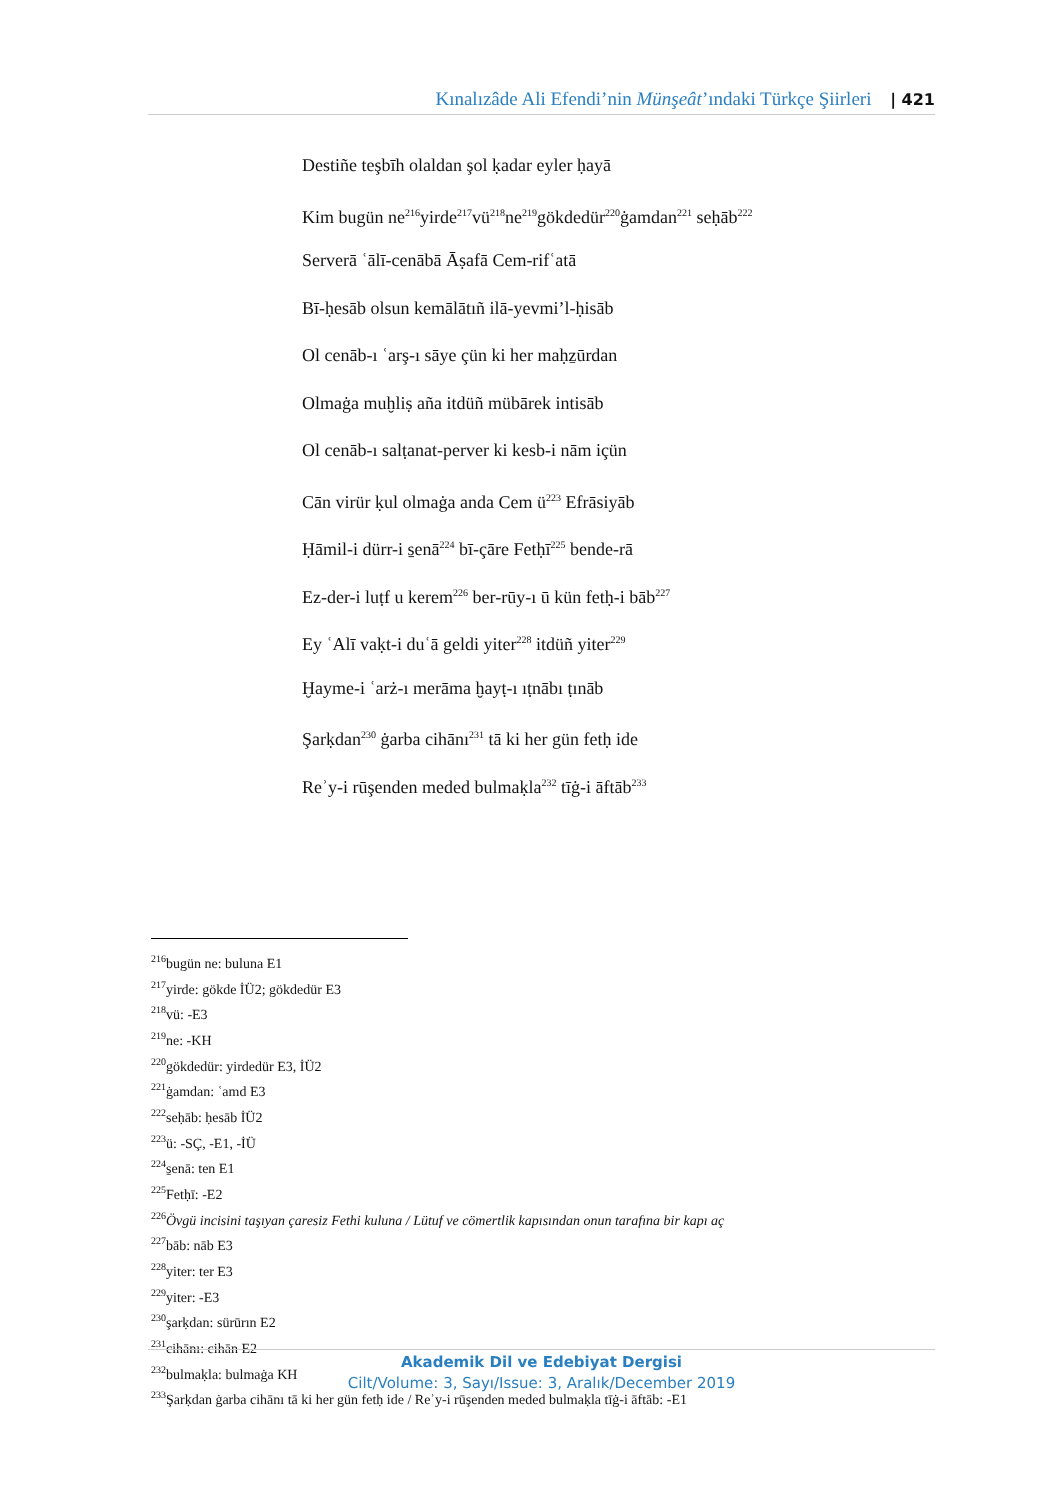Kınalızâde Ali Efendi’nin Münşeât’ındaki Türkçe Şiirleri | 421
Destiñe teşbīh olaldan şol ḳadar eyler ḥayā
Kim bugün ne<sup>216</sup>yirde<sup>217</sup>vü<sup>218</sup>ne<sup>219</sup>gökdedür<sup>220</sup>ġamdan<sup>221</sup> seḥāb<sup>222</sup>
Serverā ʿālī-cenābā Āṣafā Cem-rifʿatā
Bī-ḥesāb olsun kemālātıñ ilā-yevmi’l-ḥisāb
Ol cenāb-ı ʿarş-ı sāye çün ki her maḥẕūrdan
Olmaġa muḫliṣ aña itdüñ mübārek intisāb
Ol cenāb-ı salṭanat-perver ki kesb-i nām içün
Cān virür ḳul olmaġa anda Cem ü<sup>223</sup> Efrāsiyāb
Ḥāmil-i dürr-i s̱enā<sup>224</sup> bī-çāre Fetḥī<sup>225</sup> bende-rā
Ez-der-i luṭf u kerem<sup>226</sup> ber-rūy-ı ū kün fetḥ-i bāb<sup>227</sup>
Ey ʿAlī vaḳt-i duʿā geldi yiter<sup>228</sup> itdüñ yiter<sup>229</sup>
Ḫayme-i ʿarż-ı merāma ḫayṭ-ı ıṭnābı ṭınāb
Şarḳdan<sup>230</sup> ġarba cihānı<sup>231</sup> tā ki her gün fetḥ ide
Reʾy-i rūşenden meded bulmaḳla<sup>232</sup> tīġ-i āftāb<sup>233</sup>
<sup>216</sup> bugün ne: buluna E1
<sup>217</sup> yirde: gökde İÜ2; gökdedür E3
<sup>218</sup> vü: -E3
<sup>219</sup> ne: -KH
<sup>220</sup> gökdedür: yirdedür E3, İÜ2
<sup>221</sup> ġamdan: ʿamd E3
<sup>222</sup> seḥāb: ḥesāb İÜ2
<sup>223</sup> ü: -SÇ, -E1, -İÜ
<sup>224</sup> s̱enā: ten E1
<sup>225</sup> Fetḥī: -E2
<sup>226</sup> Övgü incisini taşıyan çaresiz Fethi kuluna / Lütuf ve cömertlik kapısından onun tarafına bir kapı aç
<sup>227</sup> bāb: nāb E3
<sup>228</sup> yiter: ter E3
<sup>229</sup> yiter: -E3
<sup>230</sup> şarḳdan: sürūrın E2
<sup>231</sup> cihānı: cihān E2
<sup>232</sup> bulmaḳla: bulmaġa KH
<sup>233</sup> Şarḳdan ġarba cihānı tā ki her gün fetḥ ide / Reʾy-i rūşenden meded bulmaḳla tīġ-i āftāb: -E1
Akademik Dil ve Edebiyat Dergisi
Cilt/Volume: 3, Sayı/Issue: 3, Aralık/December 2019